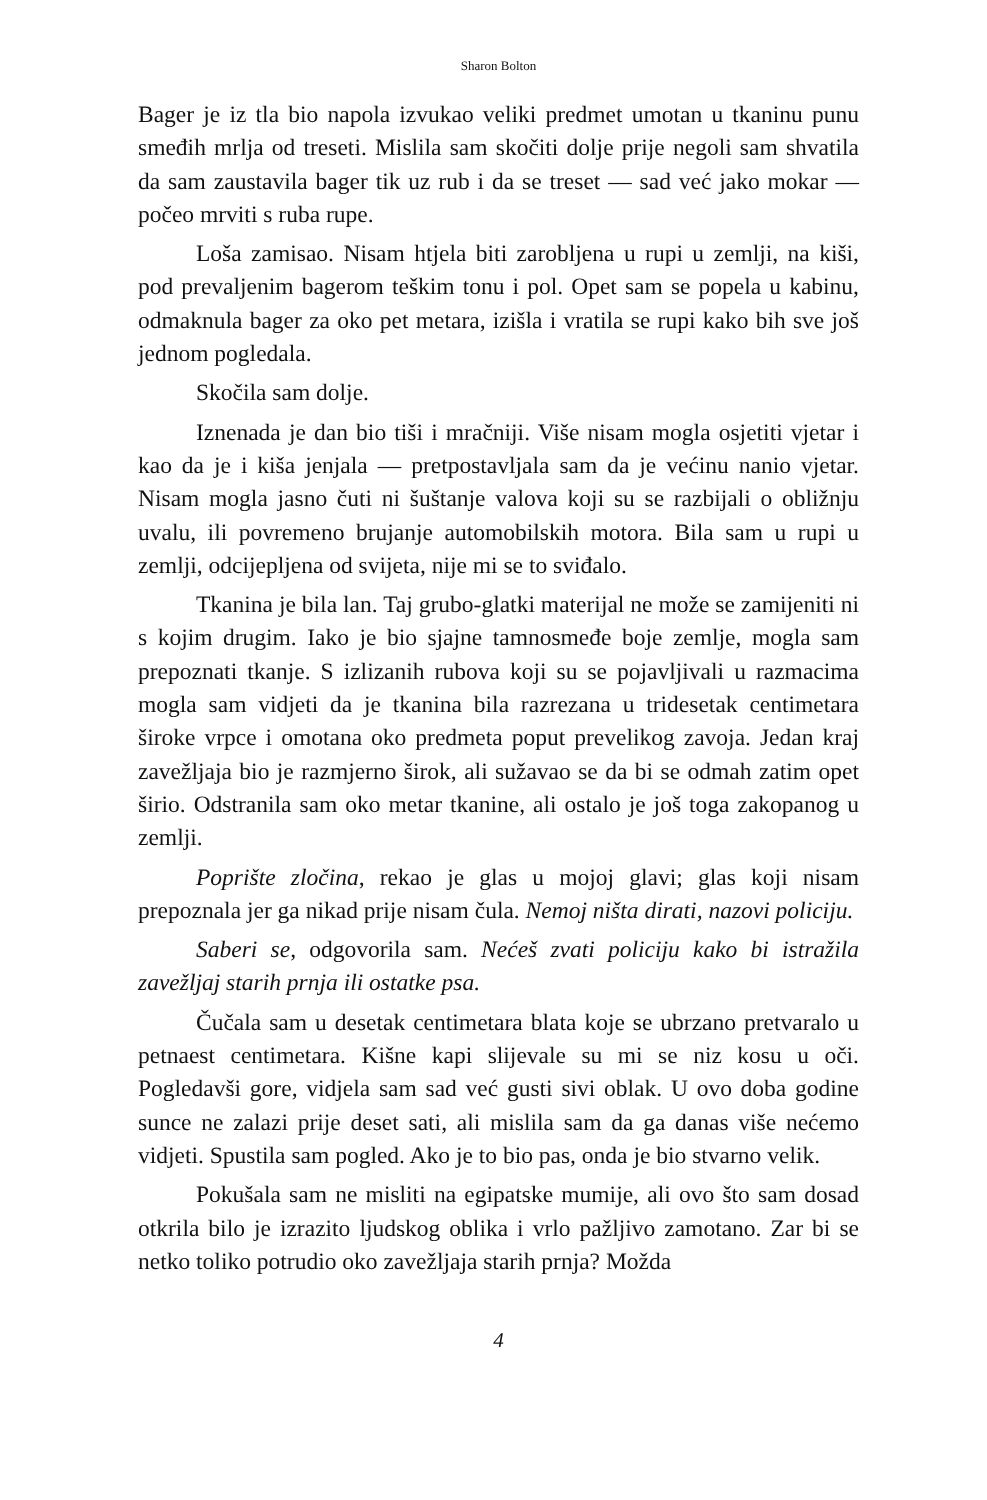Sharon Bolton
Bager je iz tla bio napola izvukao veliki predmet umotan u tkaninu punu smeđih mrlja od treseti. Mislila sam skočiti dolje prije negoli sam shvatila da sam zaustavila bager tik uz rub i da se treset — sad već jako mokar — počeo mrviti s ruba rupe.
Loša zamisao. Nisam htjela biti zarobljena u rupi u zemlji, na kiši, pod prevaljenim bagerom teškim tonu i pol. Opet sam se popela u kabinu, odmaknula bager za oko pet metara, izišla i vratila se rupi kako bih sve još jednom pogledala.
Skočila sam dolje.
Iznenada je dan bio tiši i mračniji. Više nisam mogla osjetiti vjetar i kao da je i kiša jenjala — pretpostavljala sam da je većinu nanio vjetar. Nisam mogla jasno čuti ni šuštanje valova koji su se razbijali o obližnju uvalu, ili povremeno brujanje automobilskih motora. Bila sam u rupi u zemlji, odcijepljena od svijeta, nije mi se to sviđalo.
Tkanina je bila lan. Taj grubo-glatki materijal ne može se zamijeniti ni s kojim drugim. Iako je bio sjajne tamnosmeđe boje zemlje, mogla sam prepoznati tkanje. S izlizanih rubova koji su se pojavljivali u razmacima mogla sam vidjeti da je tkanina bila razrezana u tridesetak centimetara široke vrpce i omotana oko predmeta poput prevelikog zavoja. Jedan kraj zavežljaja bio je razmjerno širok, ali sužavao se da bi se odmah zatim opet širio. Odstranila sam oko metar tkanine, ali ostalo je još toga zakopanog u zemlji.
Poprište zločina, rekao je glas u mojoj glavi; glas koji nisam prepoznala jer ga nikad prije nisam čula. Nemoj ništa dirati, nazovi policiju.
Saberi se, odgovorila sam. Nećeš zvati policiju kako bi istražila zavežljaj starih prnja ili ostatke psa.
Čučala sam u desetak centimetara blata koje se ubrzano pretvaralo u petnaest centimetara. Kišne kapi slijevale su mi se niz kosu u oči. Pogledavši gore, vidjela sam sad već gusti sivi oblak. U ovo doba godine sunce ne zalazi prije deset sati, ali mislila sam da ga danas više nećemo vidjeti. Spustila sam pogled. Ako je to bio pas, onda je bio stvarno velik.
Pokušala sam ne misliti na egipatske mumije, ali ovo što sam dosad otkrila bilo je izrazito ljudskog oblika i vrlo pažljivo zamotano. Zar bi se netko toliko potrudio oko zavežljaja starih prnja? Možda
4